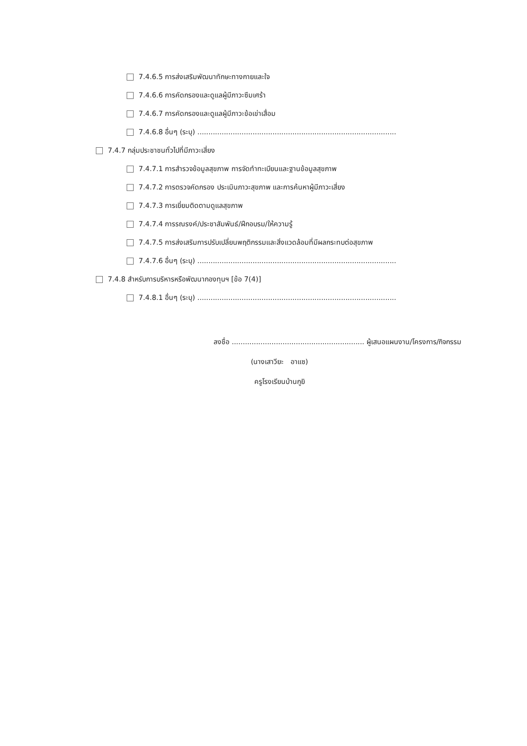7.4.6.5 การส่งเสริมพัฒนาทักษะทางกายและใจ
7.4.6.6 การคัดกรองและดูแลผู้มีภาวะซึมเศร้า
7.4.6.7 การคัดกรองและดูแลผู้มีภาวะข้อเข่าเสื่อม
7.4.6.8 อื่นๆ (ระบุ) ..........................................................................................
7.4.7 กลุ่มประชาชนทั่วไปที่มีภาวะเสี่ยง
7.4.7.1 การสำรวจข้อมูลสุขภาพ การจัดทำทะเบียนและฐานข้อมูลสุขภาพ
7.4.7.2 การตรวจคัดกรอง ประเมินภาวะสุขภาพ และการค้นหาผู้มีภาวะเสี่ยง
7.4.7.3 การเยี่ยมติดตามดูแลสุขภาพ
7.4.7.4 การรณรงค์/ประชาสัมพันธ์/ฝึกอบรม/ให้ความรู้
7.4.7.5 การส่งเสริมการปรับเปลี่ยนพฤติกรรมและสิ่งแวดล้อมที่มีผลกระทบต่อสุขภาพ
7.4.7.6 อื่นๆ (ระบุ) ..........................................................................................
7.4.8 สำหรับการบริหารหรือพัฒนากองทุนฯ [ข้อ 7(4)]
7.4.8.1 อื่นๆ (ระบุ) ..........................................................................................
ลงชื่อ ............................................................ ผู้เสนอแผนงาน/โครงการ/กิจกรรม
(นางเสาวียะ อาแซ)
ครูโรงเรียนบ้านกูยิ